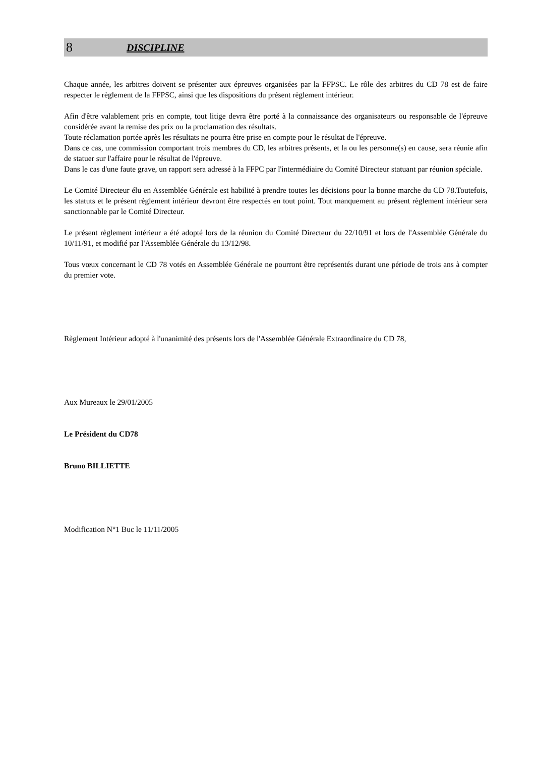8 DISCIPLINE
Chaque année, les arbitres doivent se présenter aux épreuves organisées par la FFPSC. Le rôle des arbitres du CD 78 est de faire respecter le règlement de la FFPSC, ainsi que les dispositions du présent règlement intérieur.
Afin d'être valablement pris en compte, tout litige devra être porté à la connaissance des organisateurs ou responsable de l'épreuve considérée avant la remise des prix ou la proclamation des résultats.
Toute réclamation portée après les résultats ne pourra être prise en compte pour le résultat de l'épreuve.
Dans ce cas, une commission comportant trois membres du CD, les arbitres présents, et la ou les personne(s) en cause, sera réunie afin de statuer sur l'affaire pour le résultat de l'épreuve.
Dans le cas d'une faute grave, un rapport sera adressé à la FFPC par l'intermédiaire du Comité Directeur statuant par réunion spéciale.
Le Comité Directeur élu en Assemblée Générale est habilité à prendre toutes les décisions pour la bonne marche du CD 78.Toutefois, les statuts et le présent règlement intérieur devront être respectés en tout point. Tout manquement au présent règlement intérieur sera sanctionnable par le Comité Directeur.
Le présent règlement intérieur a été adopté lors de la réunion du Comité Directeur du 22/10/91 et lors de l'Assemblée Générale du 10/11/91, et modifié par l'Assemblée Générale du 13/12/98.
Tous vœux concernant le CD 78 votés en Assemblée Générale ne pourront être représentés durant une période de trois ans à compter du premier vote.
Règlement Intérieur adopté à l'unanimité des présents lors de l'Assemblée Générale Extraordinaire du CD 78,
Aux Mureaux le 29/01/2005
Le Président du CD78
Bruno BILLIETTE
Modification N°1 Buc le 11/11/2005